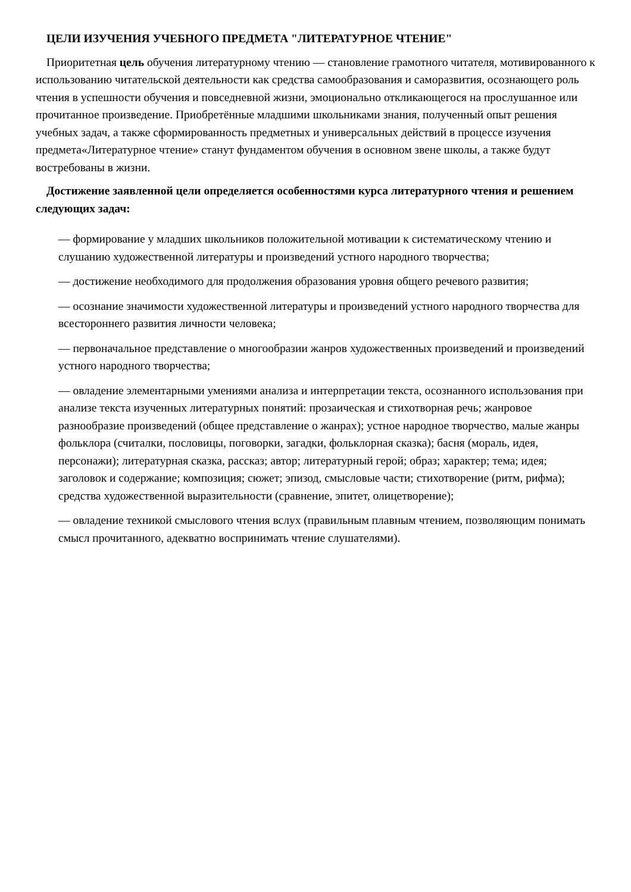ЦЕЛИ ИЗУЧЕНИЯ УЧЕБНОГО ПРЕДМЕТА "ЛИТЕРАТУРНОЕ ЧТЕНИЕ"
Приоритетная цель обучения литературному чтению — становление грамотного читателя, мотивированного к использованию читательской деятельности как средства самообразования и саморазвития, осознающего роль чтения в успешности обучения и повседневной жизни, эмоционально откликающегося на прослушанное или прочитанное произведение. Приобретённые младшими школьниками знания, полученный опыт решения учебных задач, а также сформированность предметных и универсальных действий в процессе изучения предмета«Литературное чтение» станут фундаментом обучения в основном звене школы, а также будут востребованы в жизни.
Достижение заявленной цели определяется особенностями курса литературного чтения и решением следующих задач:
— формирование у младших школьников положительной мотивации к систематическому чтению и слушанию художественной литературы и произведений устного народного творчества;
— достижение необходимого для продолжения образования уровня общего речевого развития;
— осознание значимости художественной литературы и произведений устного народного творчества для всестороннего развития личности человека;
— первоначальное представление о многообразии жанров художественных произведений и произведений устного народного творчества;
— овладение элементарными умениями анализа и интерпретации текста, осознанного использования при анализе текста изученных литературных понятий: прозаическая и стихотворная речь; жанровое разнообразие произведений (общее представление о жанрах); устное народное творчество, малые жанры фольклора (считалки, пословицы, поговорки, загадки, фольклорная сказка); басня (мораль, идея, персонажи); литературная сказка, рассказ; автор; литературный герой; образ; характер; тема; идея; заголовок и содержание; композиция; сюжет; эпизод, смысловые части; стихотворение (ритм, рифма); средства художественной выразительности (сравнение, эпитет, олицетворение);
— овладение техникой смыслового чтения вслух (правильным плавным чтением, позволяющим понимать смысл прочитанного, адекватно воспринимать чтение слушателями).